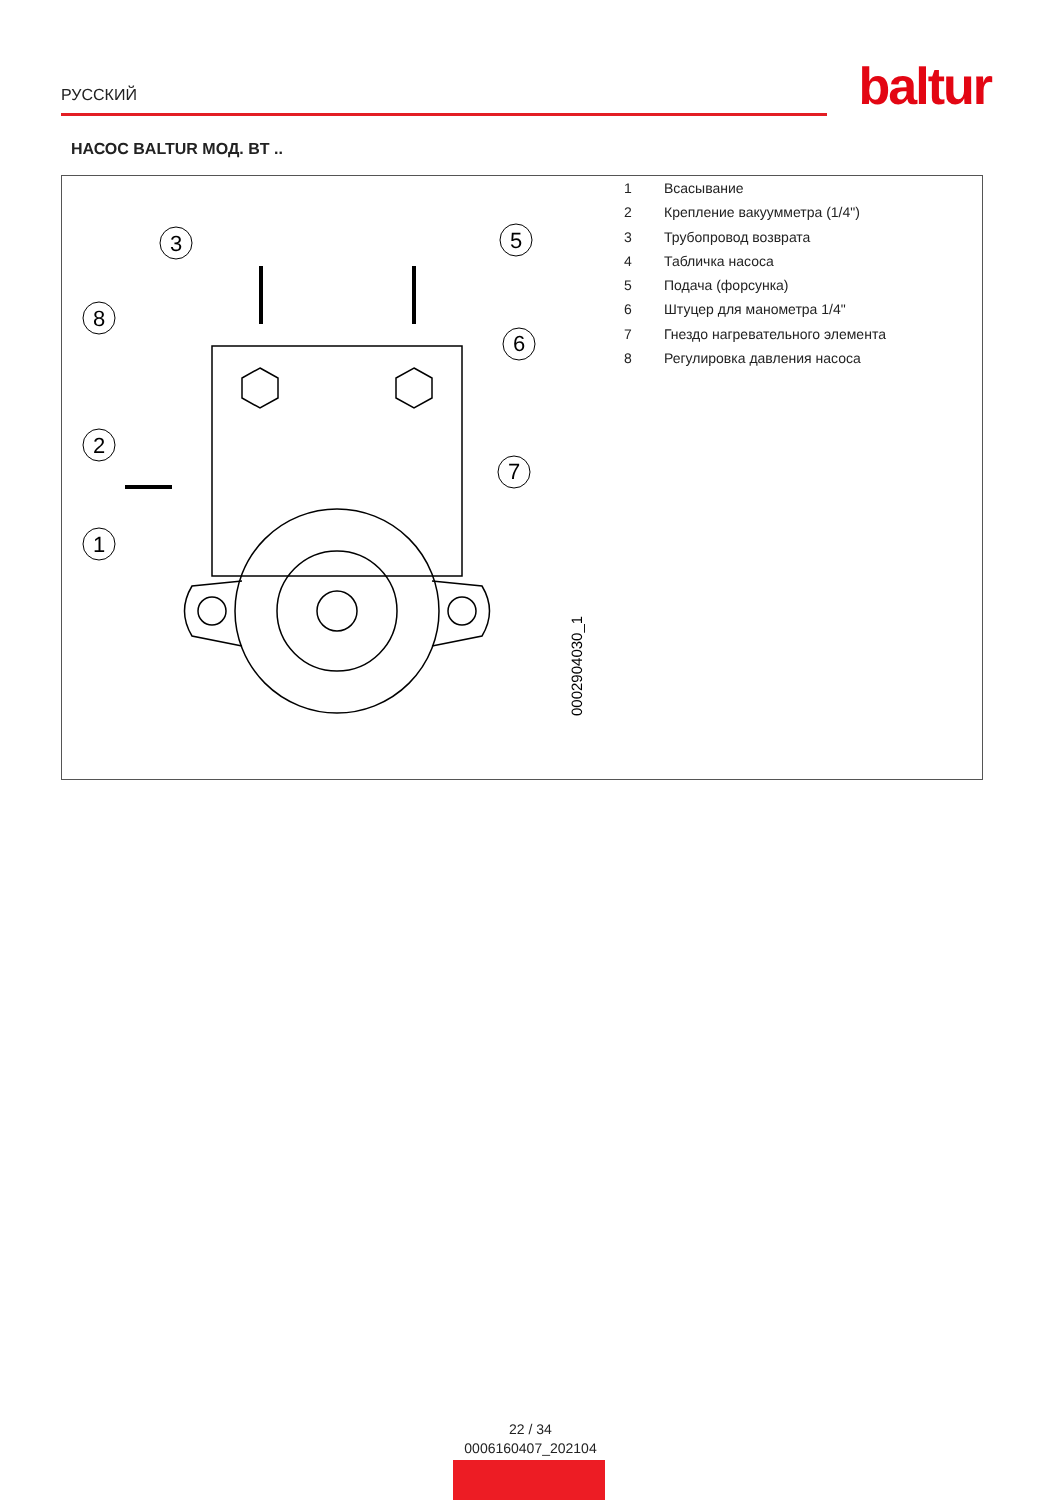РУССКИЙ
baltur
НАСОС BALTUR МОД. BT ..
3
5
8
6
2
7
1
0002904030_1
1 Всасывание
2 Крепление вакуумметра (1/4")
3 Трубопровод возврата
4 Табличка насоса
5 Подача (форсунка)
6 Штуцер для манометра 1/4"
7 Гнездо нагревательного элемента
8 Регулировка давления насоса
22 / 34
0006160407_202104